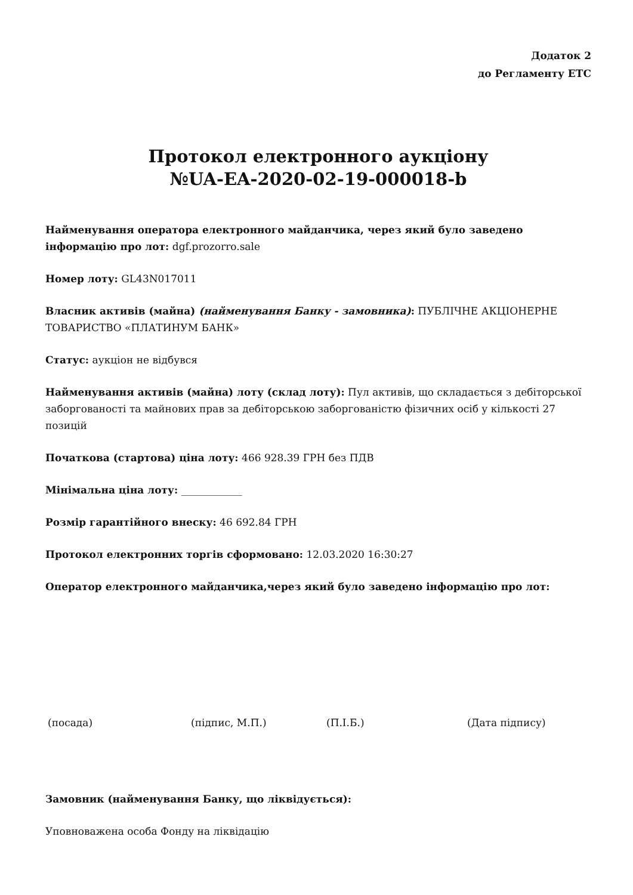Додаток 2
до Регламенту ЕТС
Протокол електронного аукціону
№UA-EA-2020-02-19-000018-b
Найменування оператора електронного майданчика, через який було заведено інформацію про лот: dgf.prozorro.sale
Номер лоту: GL43N017011
Власник активів (майна) (найменування Банку - замовника): ПУБЛІЧНЕ АКЦІОНЕРНЕ ТОВАРИСТВО «ПЛАТИНУМ БАНК»
Статус: аукціон не відбувся
Найменування активів (майна) лоту (склад лоту): Пул активів, що складається з дебіторської заборгованості та майнових прав за дебіторською заборгованістю фізичних осіб у кількості 27 позицій
Початкова (стартова) ціна лоту: 466 928.39 ГРН без ПДВ
Мінімальна ціна лоту: ____________
Розмір гарантійного внеску: 46 692.84 ГРН
Протокол електронних торгів сформовано: 12.03.2020 16:30:27
Оператор електронного майданчика,через який було заведено інформацію про лот:
(посада) (підпис, М.П.) (П.І.Б.) (Дата підпису)
Замовник (найменування Банку, що ліквідується):
Уповноважена особа Фонду на ліквідацію